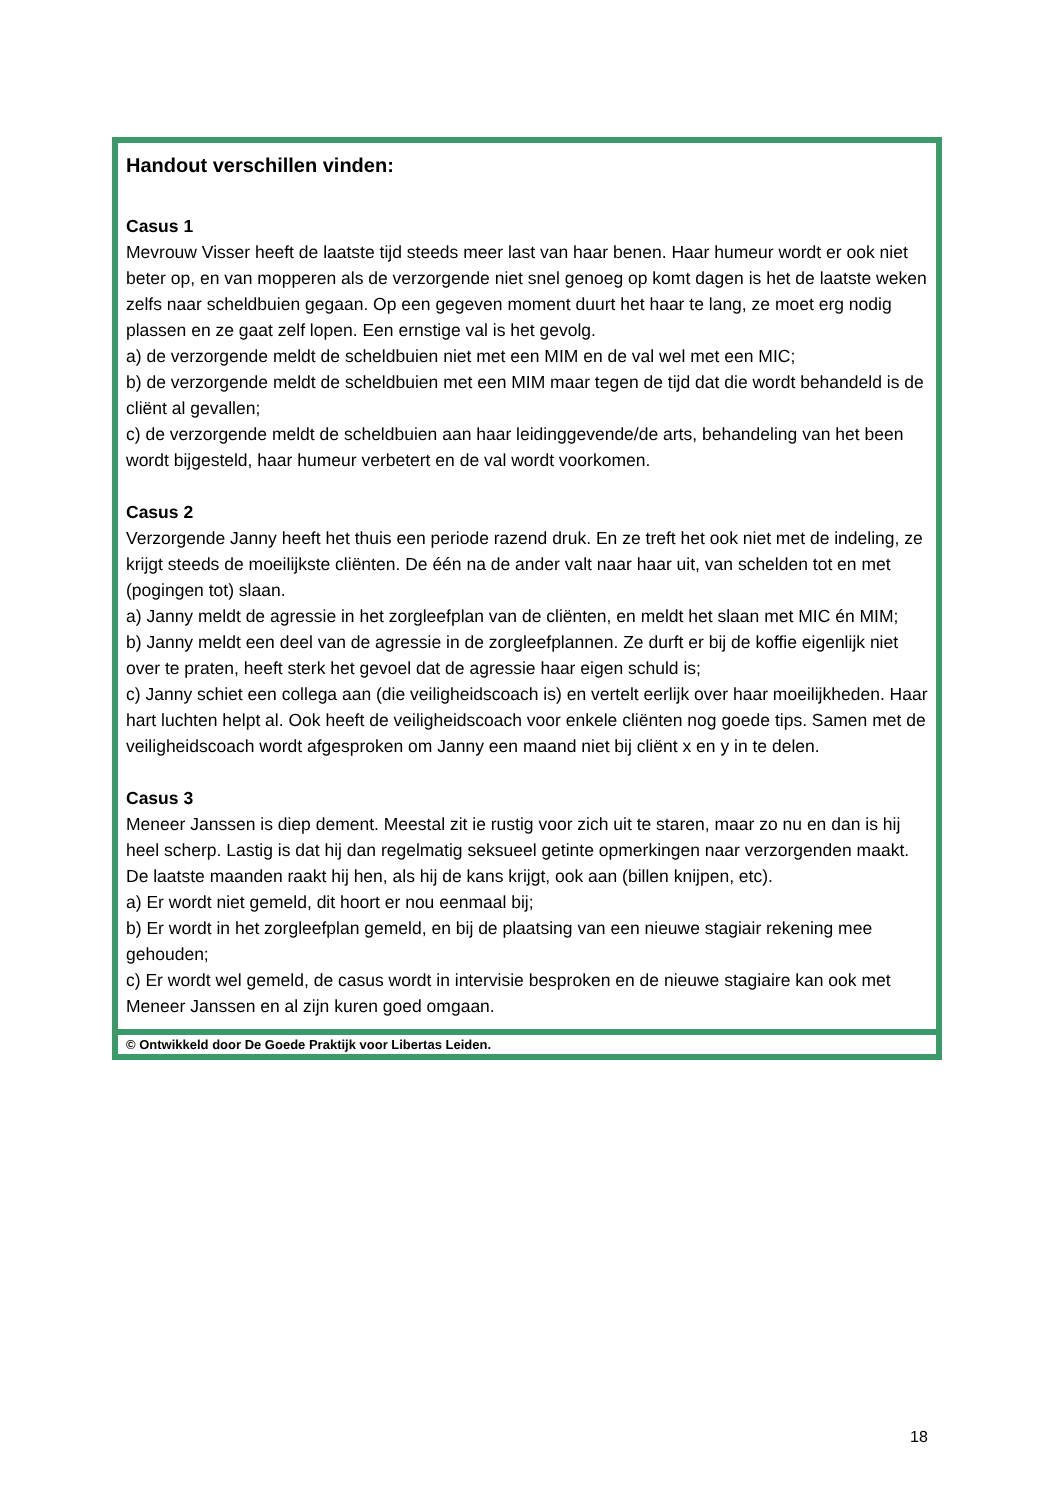Handout verschillen vinden:
Casus 1
Mevrouw Visser heeft de laatste tijd steeds meer last van haar benen. Haar humeur wordt er ook niet beter op, en van mopperen als de verzorgende niet snel genoeg op komt dagen is het de laatste weken zelfs naar scheldbuien gegaan. Op een gegeven moment duurt het haar te lang, ze moet erg nodig plassen en ze gaat zelf lopen. Een ernstige val is het gevolg.
a) de verzorgende meldt de scheldbuien niet met een MIM en de val wel met een MIC;
b) de verzorgende meldt de scheldbuien met een MIM maar tegen de tijd dat die wordt behandeld is de cliënt al gevallen;
c) de verzorgende meldt de scheldbuien aan haar leidinggevende/de arts, behandeling van het been wordt bijgesteld, haar humeur verbetert en de val wordt voorkomen.
Casus 2
Verzorgende Janny heeft het thuis een periode razend druk. En ze treft het ook niet met de indeling, ze krijgt steeds de moeilijkste cliënten. De één na de ander valt naar haar uit, van schelden tot en met (pogingen tot) slaan.
a) Janny meldt de agressie in het zorgleefplan van de cliënten, en meldt het slaan met MIC én MIM;
b) Janny meldt een deel van de agressie in de zorgleefplannen. Ze durft er bij de koffie eigenlijk niet over te praten, heeft sterk het gevoel dat de agressie haar eigen schuld is;
c) Janny schiet een collega aan (die veiligheidscoach is) en vertelt eerlijk over haar moeilijkheden. Haar hart luchten helpt al. Ook heeft de veiligheidscoach voor enkele cliënten nog goede tips. Samen met de veiligheidscoach wordt afgesproken om Janny een maand niet bij cliënt x en y in te delen.
Casus 3
Meneer Janssen is diep dement. Meestal zit ie rustig voor zich uit te staren, maar zo nu en dan is hij heel scherp. Lastig is dat hij dan regelmatig seksueel getinte opmerkingen naar verzorgenden maakt. De laatste maanden raakt hij hen, als hij de kans krijgt, ook aan (billen knijpen, etc).
a) Er wordt niet gemeld, dit hoort er nou eenmaal bij;
b) Er wordt in het zorgleefplan gemeld, en bij de plaatsing van een nieuwe stagiair rekening mee gehouden;
c) Er wordt wel gemeld, de casus wordt in intervisie besproken en de nieuwe stagiaire kan ook met Meneer Janssen en al zijn kuren goed omgaan.
© Ontwikkeld door De Goede Praktijk voor Libertas Leiden.
18